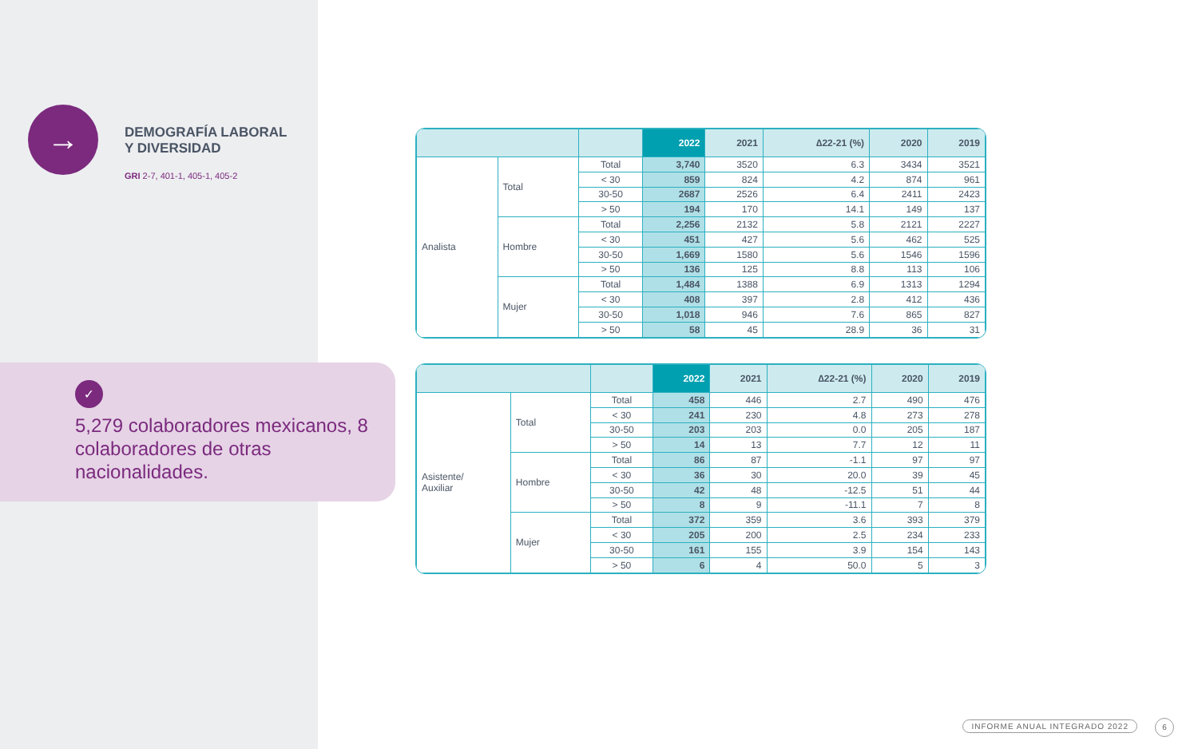→
DEMOGRAFÍA LABORAL
Y DIVERSIDAD
GRI 2-7, 401-1, 405-1, 405-2
✓
5,279 colaboradores mexicanos, 8 colaboradores de otras nacionalidades.
| | | | 2022 | 2021 | ∆22-21 (%) | 2020 | 2019 |
| --- | --- | --- | --- | --- | --- | --- | --- |
| Analista | Total | Total | 3,740 | 3520 | 6.3 | 3434 | 3521 |
| | | < 30 | 859 | 824 | 4.2 | 874 | 961 |
| | | 30-50 | 2687 | 2526 | 6.4 | 2411 | 2423 |
| | | > 50 | 194 | 170 | 14.1 | 149 | 137 |
| | Hombre | Total | 2,256 | 2132 | 5.8 | 2121 | 2227 |
| | | < 30 | 451 | 427 | 5.6 | 462 | 525 |
| | | 30-50 | 1,669 | 1580 | 5.6 | 1546 | 1596 |
| | | > 50 | 136 | 125 | 8.8 | 113 | 106 |
| | Mujer | Total | 1,484 | 1388 | 6.9 | 1313 | 1294 |
| | | < 30 | 408 | 397 | 2.8 | 412 | 436 |
| | | 30-50 | 1,018 | 946 | 7.6 | 865 | 827 |
| | | > 50 | 58 | 45 | 28.9 | 36 | 31 |
| | | | 2022 | 2021 | ∆22-21 (%) | 2020 | 2019 |
| --- | --- | --- | --- | --- | --- | --- | --- |
| Asistente/ Auxiliar | Total | Total | 458 | 446 | 2.7 | 490 | 476 |
| | | < 30 | 241 | 230 | 4.8 | 273 | 278 |
| | | 30-50 | 203 | 203 | 0.0 | 205 | 187 |
| | | > 50 | 14 | 13 | 7.7 | 12 | 11 |
| | Hombre | Total | 86 | 87 | -1.1 | 97 | 97 |
| | | < 30 | 36 | 30 | 20.0 | 39 | 45 |
| | | 30-50 | 42 | 48 | -12.5 | 51 | 44 |
| | | > 50 | 8 | 9 | -11.1 | 7 | 8 |
| | Mujer | Total | 372 | 359 | 3.6 | 393 | 379 |
| | | < 30 | 205 | 200 | 2.5 | 234 | 233 |
| | | 30-50 | 161 | 155 | 3.9 | 154 | 143 |
| | | > 50 | 6 | 4 | 50.0 | 5 | 3 |
INFORME ANUAL INTEGRADO 2022 6